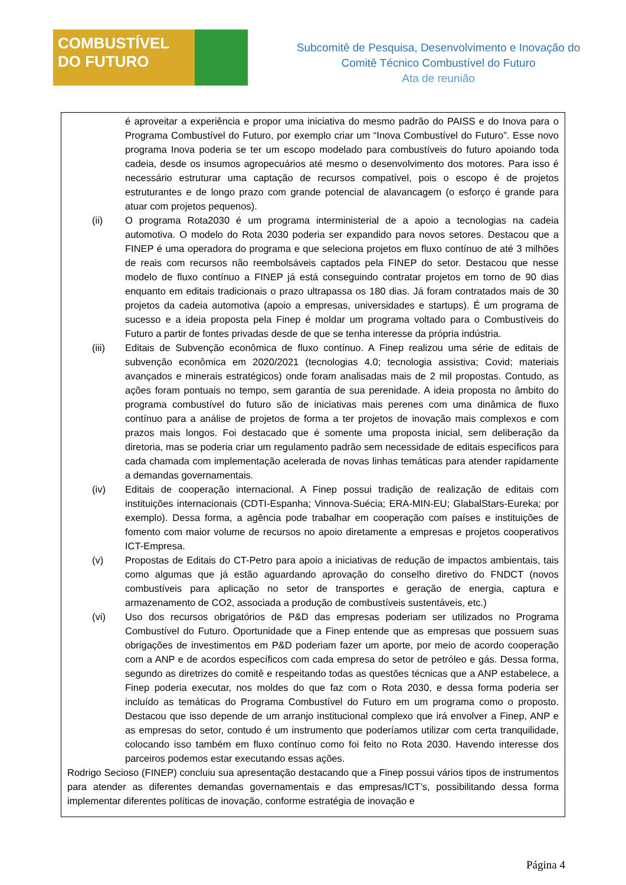COMBUSTÍVEL
DO FUTURO
Subcomitê de Pesquisa, Desenvolvimento e Inovação do
Comitê Técnico Combustível do Futuro
Ata de reunião
é aproveitar a experiência e propor uma iniciativa do mesmo padrão do PAISS e do Inova para o Programa Combustível do Futuro, por exemplo criar um “Inova Combustível do Futuro”. Esse novo programa Inova poderia se ter um escopo modelado para combustíveis do futuro apoiando toda cadeia, desde os insumos agropecuários até mesmo o desenvolvimento dos motores. Para isso é necessário estruturar uma captação de recursos compatível, pois o escopo é de projetos estruturantes e de longo prazo com grande potencial de alavancagem (o esforço é grande para atuar com projetos pequenos).
(ii) O programa Rota2030 é um programa interministerial de a apoio a tecnologias na cadeia automotiva. O modelo do Rota 2030 poderia ser expandido para novos setores. Destacou que a FINEP é uma operadora do programa e que seleciona projetos em fluxo contínuo de até 3 milhões de reais com recursos não reembolsáveis captados pela FINEP do setor. Destacou que nesse modelo de fluxo contínuo a FINEP já está conseguindo contratar projetos em torno de 90 dias enquanto em editais tradicionais o prazo ultrapassa os 180 dias. Já foram contratados mais de 30 projetos da cadeia automotiva (apoio a empresas, universidades e startups). É um programa de sucesso e a ideia proposta pela Finep é moldar um programa voltado para o Combustíveis do Futuro a partir de fontes privadas desde de que se tenha interesse da própria indústria.
(iii) Editais de Subvenção econômica de fluxo contínuo. A Finep realizou uma série de editais de subvenção econômica em 2020/2021 (tecnologias 4.0; tecnologia assistiva; Covid; materiais avançados e minerais estratégicos) onde foram analisadas mais de 2 mil propostas. Contudo, as ações foram pontuais no tempo, sem garantia de sua perenidade. A ideia proposta no âmbito do programa combustível do futuro são de iniciativas mais perenes com uma dinâmica de fluxo contínuo para a análise de projetos de forma a ter projetos de inovação mais complexos e com prazos mais longos. Foi destacado que é somente uma proposta inicial, sem deliberação da diretoria, mas se poderia criar um regulamento padrão sem necessidade de editais específicos para cada chamada com implementação acelerada de novas linhas temáticas para atender rapidamente a demandas governamentais.
(iv) Editais de cooperação internacional. A Finep possui tradição de realização de editais com instituições internacionais (CDTI-Espanha; Vinnova-Suécia; ERA-MIN-EU; GlabalStars-Eureka; por exemplo). Dessa forma, a agência pode trabalhar em cooperação com países e instituições de fomento com maior volume de recursos no apoio diretamente a empresas e projetos cooperativos ICT-Empresa.
(v) Propostas de Editais do CT-Petro para apoio a iniciativas de redução de impactos ambientais, tais como algumas que já estão aguardando aprovação do conselho diretivo do FNDCT (novos combustíveis para aplicação no setor de transportes e geração de energia, captura e armazenamento de CO2, associada a produção de combustíveis sustentáveis, etc.)
(vi) Uso dos recursos obrigatórios de P&D das empresas poderiam ser utilizados no Programa Combustível do Futuro. Oportunidade que a Finep entende que as empresas que possuem suas obrigações de investimentos em P&D poderiam fazer um aporte, por meio de acordo cooperação com a ANP e de acordos específicos com cada empresa do setor de petróleo e gás. Dessa forma, segundo as diretrizes do comitê e respeitando todas as questões técnicas que a ANP estabelece, a Finep poderia executar, nos moldes do que faz com o Rota 2030, e dessa forma poderia ser incluído as temáticas do Programa Combustível do Futuro em um programa como o proposto. Destacou que isso depende de um arranjo institucional complexo que irá envolver a Finep, ANP e as empresas do setor, contudo é um instrumento que poderíamos utilizar com certa tranquilidade, colocando isso também em fluxo contínuo como foi feito no Rota 2030. Havendo interesse dos parceiros podemos estar executando essas ações.
Rodrigo Secioso (FINEP) concluiu sua apresentação destacando que a Finep possui vários tipos de instrumentos para atender as diferentes demandas governamentais e das empresas/ICT’s, possibilitando dessa forma implementar diferentes políticas de inovação, conforme estratégia de inovação e
Página 4